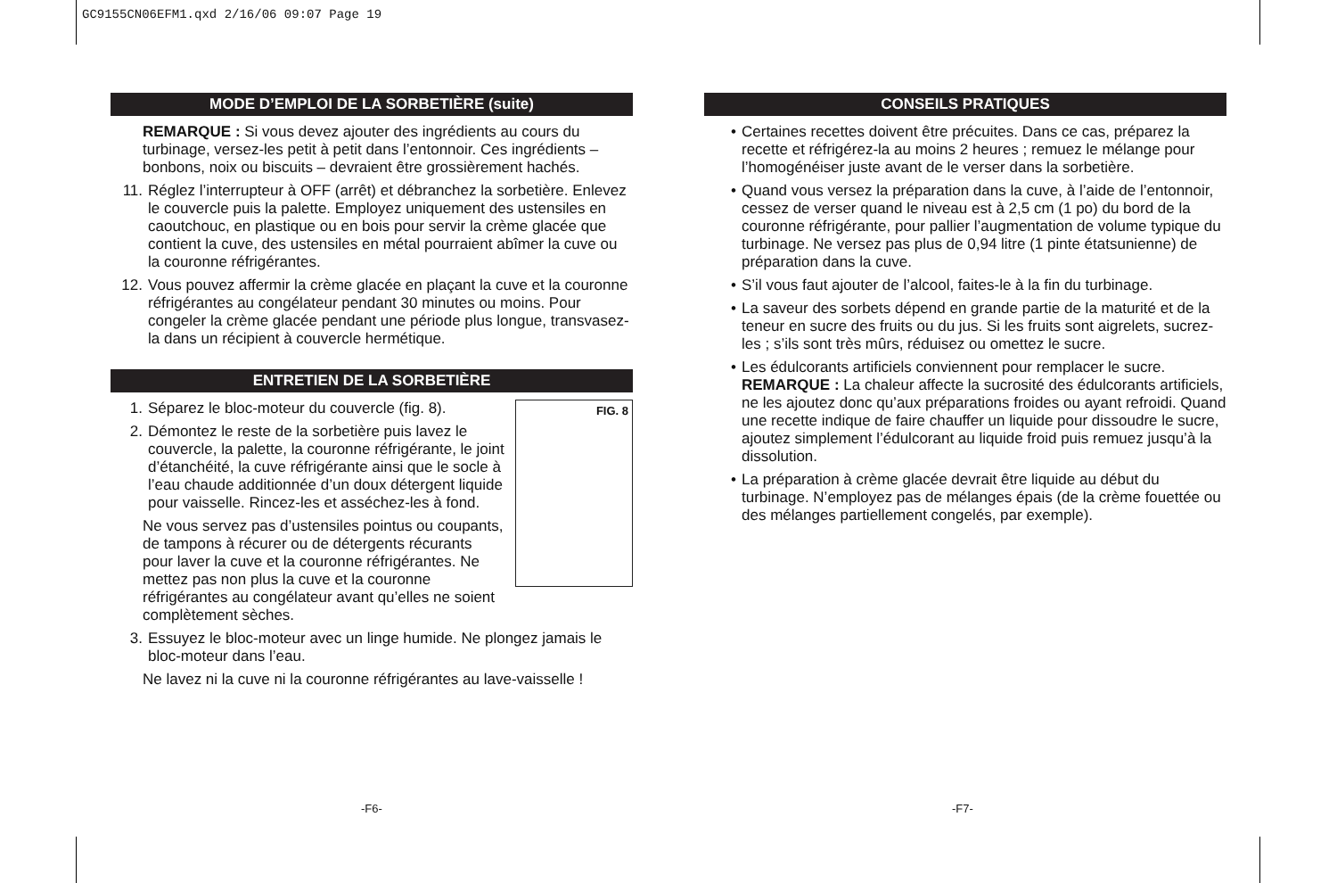GC9155CN06EFM1.qxd 2/16/06 09:07 Page 19
MODE D’EMPLOI DE LA SORBETIÈRE (suite)
REMARQUE : Si vous devez ajouter des ingrédients au cours du turbinage, versez-les petit à petit dans l’entonnoir. Ces ingrédients – bonbons, noix ou biscuits – devraient être grossièrement hachés.
11. Réglez l’interrupteur à OFF (arrêt) et débranchez la sorbetière. Enlevez le couvercle puis la palette. Employez uniquement des ustensiles en caoutchouc, en plastique ou en bois pour servir la crème glacée que contient la cuve, des ustensiles en métal pourraient abîmer la cuve ou la couronne réfrigérantes.
12. Vous pouvez affermir la crème glacée en plaçant la cuve et la couronne réfrigérantes au congélateur pendant 30 minutes ou moins. Pour congeler la crème glacée pendant une période plus longue, transvasez-la dans un récipient à couvercle hermétique.
ENTRETIEN DE LA SORBETIÈRE
FIG. 8
1. Séparez le bloc-moteur du couvercle (fig. 8).
2. Démontez le reste de la sorbetière puis lavez le couvercle, la palette, la couronne réfrigérante, le joint d’étanchéité, la cuve réfrigérante ainsi que le socle à l’eau chaude additionnée d’un doux détergent liquide pour vaisselle. Rincez-les et asséchez-les à fond.
Ne vous servez pas d’ustensiles pointus ou coupants, de tampons à récurer ou de détergents récurants pour laver la cuve et la couronne réfrigérantes. Ne mettez pas non plus la cuve et la couronne réfrigérantes au congélateur avant qu’elles ne soient complètement sèches.
3. Essuyez le bloc-moteur avec un linge humide. Ne plongez jamais le bloc-moteur dans l’eau.
Ne lavez ni la cuve ni la couronne réfrigérantes au lave-vaisselle !
CONSEILS PRATIQUES
• Certaines recettes doivent être précuites. Dans ce cas, préparez la recette et réfrigérez-la au moins 2 heures ; remuez le mélange pour l’homogénéiser juste avant de le verser dans la sorbetière.
• Quand vous versez la préparation dans la cuve, à l’aide de l’entonnoir, cessez de verser quand le niveau est à 2,5 cm (1 po) du bord de la couronne réfrigérante, pour pallier l’augmentation de volume typique du turbinage. Ne versez pas plus de 0,94 litre (1 pinte étatsunienne) de préparation dans la cuve.
• S’il vous faut ajouter de l’alcool, faites-le à la fin du turbinage.
• La saveur des sorbets dépend en grande partie de la maturité et de la teneur en sucre des fruits ou du jus. Si les fruits sont aigrelets, sucrez-les ; s’ils sont très mûrs, réduisez ou omettez le sucre.
• Les édulcorants artificiels conviennent pour remplacer le sucre. REMARQUE : La chaleur affecte la sucrosité des édulcorants artificiels, ne les ajoutez donc qu’aux préparations froides ou ayant refroidi. Quand une recette indique de faire chauffer un liquide pour dissoudre le sucre, ajoutez simplement l’édulcorant au liquide froid puis remuez jusqu’à la dissolution.
• La préparation à crème glacée devrait être liquide au début du turbinage. N’employez pas de mélanges épais (de la crème fouettée ou des mélanges partiellement congelés, par exemple).
-F6- -F7-